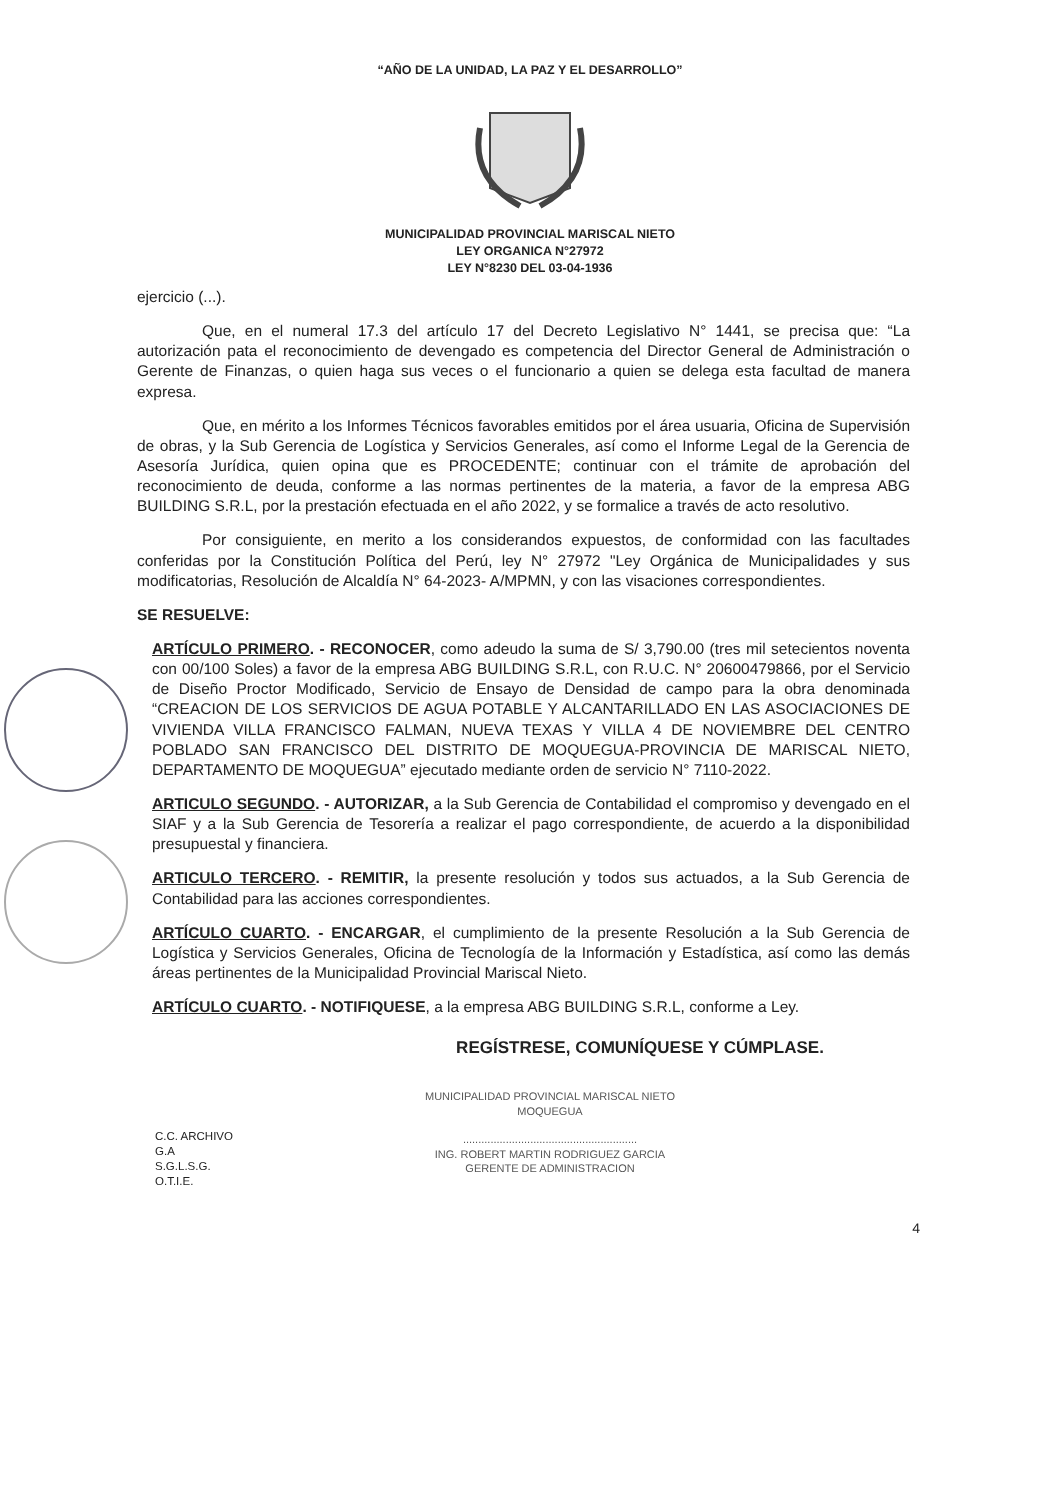“AÑO DE LA UNIDAD, LA PAZ Y EL DESARROLLO”
MUNICIPALIDAD PROVINCIAL MARISCAL NIETO
LEY ORGANICA N°27972
LEY N°8230 DEL 03-04-1936
ejercicio (...).
Que, en el numeral 17.3 del artículo 17 del Decreto Legislativo N° 1441, se precisa que: “La autorización pata el reconocimiento de devengado es competencia del Director General de Administración o Gerente de Finanzas, o quien haga sus veces o el funcionario a quien se delega esta facultad de manera expresa.
Que, en mérito a los Informes Técnicos favorables emitidos por el área usuaria, Oficina de Supervisión de obras, y la Sub Gerencia de Logística y Servicios Generales, así como el Informe Legal de la Gerencia de Asesoría Jurídica, quien opina que es PROCEDENTE; continuar con el trámite de aprobación del reconocimiento de deuda, conforme a las normas pertinentes de la materia, a favor de la empresa ABG BUILDING S.R.L, por la prestación efectuada en el año 2022, y se formalice a través de acto resolutivo.
Por consiguiente, en merito a los considerandos expuestos, de conformidad con las facultades conferidas por la Constitución Política del Perú, ley N° 27972 "Ley Orgánica de Municipalidades y sus modificatorias, Resolución de Alcaldía N° 64-2023- A/MPMN, y con las visaciones correspondientes.
SE RESUELVE:
ARTÍCULO PRIMERO. - RECONOCER, como adeudo la suma de S/ 3,790.00 (tres mil setecientos noventa con 00/100 Soles) a favor de la empresa ABG BUILDING S.R.L, con R.U.C. N° 20600479866, por el Servicio de Diseño Proctor Modificado, Servicio de Ensayo de Densidad de campo para la obra denominada “CREACION DE LOS SERVICIOS DE AGUA POTABLE Y ALCANTARILLADO EN LAS ASOCIACIONES DE VIVIENDA VILLA FRANCISCO FALMAN, NUEVA TEXAS Y VILLA 4 DE NOVIEMBRE DEL CENTRO POBLADO SAN FRANCISCO DEL DISTRITO DE MOQUEGUA-PROVINCIA DE MARISCAL NIETO, DEPARTAMENTO DE MOQUEGUA” ejecutado mediante orden de servicio N° 7110-2022.
ARTICULO SEGUNDO. - AUTORIZAR, a la Sub Gerencia de Contabilidad el compromiso y devengado en el SIAF y a la Sub Gerencia de Tesorería a realizar el pago correspondiente, de acuerdo a la disponibilidad presupuestal y financiera.
ARTICULO TERCERO. - REMITIR, la presente resolución y todos sus actuados, a la Sub Gerencia de Contabilidad para las acciones correspondientes.
ARTÍCULO CUARTO. - ENCARGAR, el cumplimiento de la presente Resolución a la Sub Gerencia de Logística y Servicios Generales, Oficina de Tecnología de la Información y Estadística, así como las demás áreas pertinentes de la Municipalidad Provincial Mariscal Nieto.
ARTÍCULO CUARTO. - NOTIFIQUESE, a la empresa ABG BUILDING S.R.L, conforme a Ley.
REGÍSTRESE, COMUNÍQUESE Y CÚMPLASE.
C.C. ARCHIVO
G.A
S.G.L.S.G.
O.T.I.E.
MUNICIPALIDAD PROVINCIAL MARISCAL NIETO
MOQUEGUA
.........................................................
ING. ROBERT MARTIN RODRIGUEZ GARCIA
GERENTE DE ADMINISTRACION
4